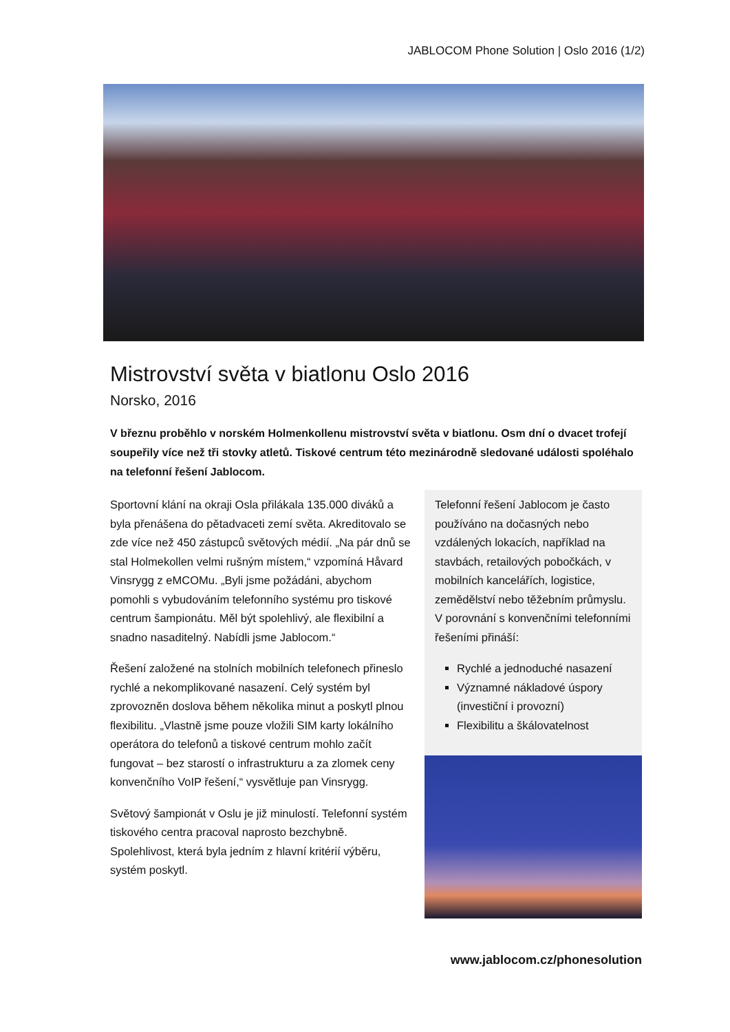JABLOCOM Phone Solution | Oslo 2016 (1/2)
Mistrovství světa v biatlonu Oslo 2016
Norsko, 2016
V březnu proběhlo v norském Holmenkollenu mistrovství světa v biatlonu. Osm dní o dvacet trofejí soupeřily více než tři stovky atletů. Tiskové centrum této mezinárodně sledované události spoléhalo na telefonní řešení Jablocom.
Sportovní klání na okraji Osla přilákala 135.000 diváků a byla přenášena do pětadvaceti zemí světa. Akreditovalo se zde více než 450 zástupců světových médií. „Na pár dnů se stal Holmekollen velmi rušným místem,“ vzpomíná Håvard Vinsrygg z eMCOMu. „Byli jsme požádáni, abychom pomohli s vybudováním telefonního systému pro tiskové centrum šampionátu. Měl být spolehlivý, ale flexibilní a snadno nasaditelný. Nabídli jsme Jablocom.“
Řešení založené na stolních mobilních telefonech přineslo rychlé a nekomplikované nasazení. Celý systém byl zprovozněn doslova během několika minut a poskytl plnou flexibilitu. „Vlastně jsme pouze vložili SIM karty lokálního operátora do telefonů a tiskové centrum mohlo začít fungovat – bez starostí o infrastrukturu a za zlomek ceny konvenčního VoIP řešení,“ vysvětluje pan Vinsrygg.
Světový šampionát v Oslu je již minulostí. Telefonní systém tiskového centra pracoval naprosto bezchybně. Spolehlivost, která byla jedním z hlavní kritérií výběru, systém poskytl.
Telefonní řešení Jablocom je často používáno na dočasných nebo vzdálených lokacích, například na stavbách, retailových pobočkách, v mobilních kancelářích, logistice, zemědělství nebo těžebním průmyslu. V porovnání s konvenčními telefonními řešeními přináší:
Rychlé a jednoduché nasazení
Významné nákladové úspory (investiční i provozní)
Flexibilitu a škálovatelnost
www.jablocom.cz/phonesolution